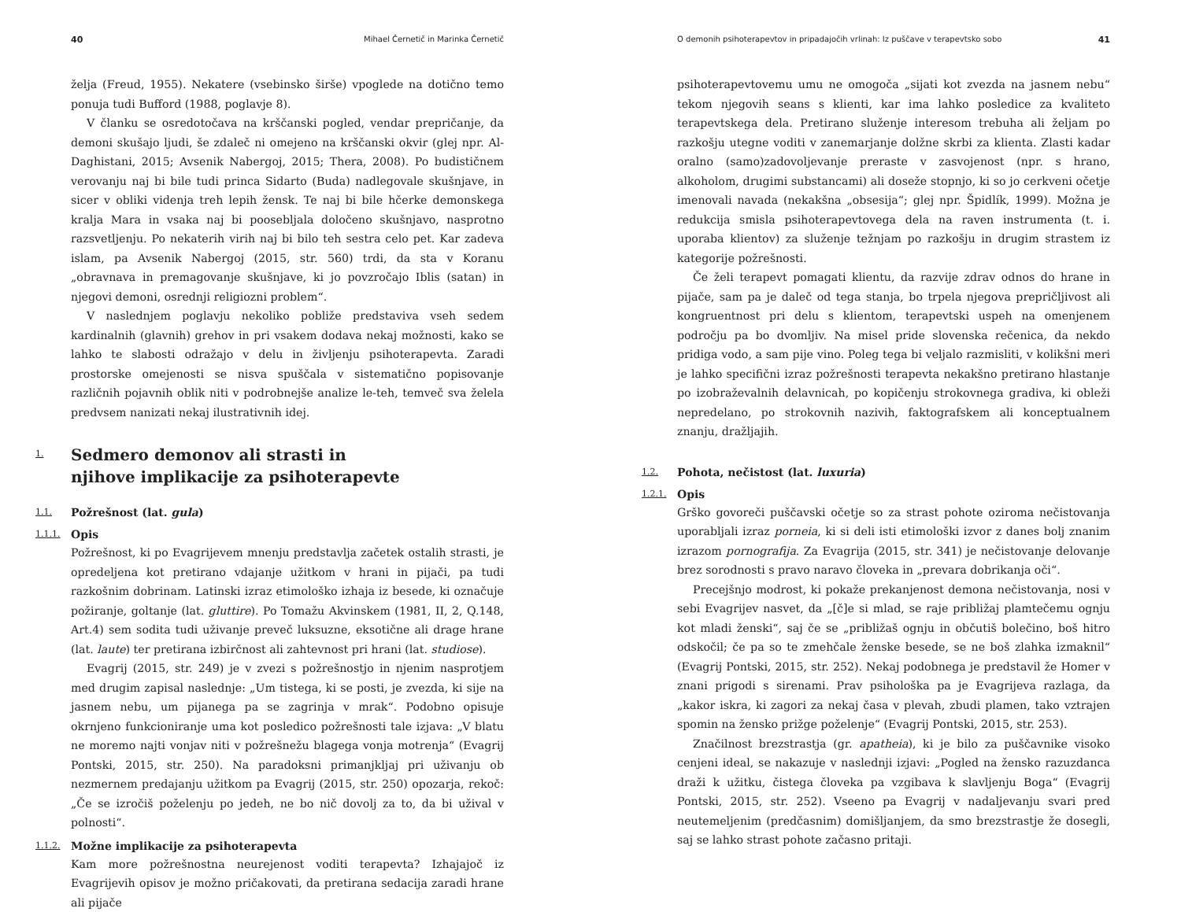40 Mihael Černetič in Marinka Černetič
želja (Freud, 1955). Nekatere (vsebinsko širše) vpoglede na dotično temo ponuja tudi Bufford (1988, poglavje 8).
V članku se osredotočava na krščanski pogled, vendar prepričanje, da demoni skušajo ljudi, še zdaleč ni omejeno na krščanski okvir (glej npr. Al-Daghistani, 2015; Avsenik Nabergoj, 2015; Thera, 2008). Po budističnem verovanju naj bi bile tudi princa Sidarto (Buda) nadlegovale skušnjave, in sicer v obliki videnja treh lepih žensk. Te naj bi bile hčerke demonskega kralja Mara in vsaka naj bi poosebljala določeno skušnjavo, nasprotno razsvetljenju. Po nekaterih virih naj bi bilo teh sestra celo pet. Kar zadeva islam, pa Avsenik Nabergoj (2015, str. 560) trdi, da sta v Koranu „obravnava in premagovanje skušnjave, ki jo povzročajo Iblis (satan) in njegovi demoni, osrednji religiozni problem“.
V naslednjem poglavju nekoliko pobliže predstaviva vseh sedem kardinalnih (glavnih) grehov in pri vsakem dodava nekaj možnosti, kako se lahko te slabosti odražajo v delu in življenju psihoterapevta. Zaradi prostorske omejenosti se nisva spuščala v sistematično popisovanje različnih pojavnih oblik niti v podrobnejše analize le-teh, temveč sva želela predvsem nanizati nekaj ilustrativnih idej.
1. Sedmero demonov ali strasti in
njihove implikacije za psihoterapevte
1.1. Požrešnost (lat. gula)
1.1.1. Opis
Požrešnost, ki po Evagrijevem mnenju predstavlja začetek ostalih strasti, je opredeljena kot pretirano vdajanje užitkom v hrani in pijači, pa tudi razkošnim dobrinam. Latinski izraz etimološko izhaja iz besede, ki označuje požiranje, goltanje (lat. gluttire). Po Tomažu Akvinskem (1981, II, 2, Q.148, Art.4) sem sodita tudi uživanje preveč luksuzne, eksotične ali drage hrane (lat. laute) ter pretirana izbirčnost ali zahtevnost pri hrani (lat. studiose).
Evagrij (2015, str. 249) je v zvezi s požrešnostjo in njenim nasprotjem med drugim zapisal naslednje: „Um tistega, ki se posti, je zvezda, ki sije na jasnem nebu, um pijanega pa se zagrinja v mrak“. Podobno opisuje okrnjeno funkcioniranje uma kot posledico požrešnosti tale izjava: „V blatu ne moremo najti vonjav niti v požrešnežu blagega vonja motrenja“ (Evagrij Pontski, 2015, str. 250). Na paradoksni primanjkljaj pri uživanju ob nezmernem predajanju užitkom pa Evagrij (2015, str. 250) opozarja, rekoč: „Če se izročiš poželenju po jedeh, ne bo nič dovolj za to, da bi užival v polnosti“.
1.1.2. Možne implikacije za psihoterapevta
Kam more požrešnostna neurejenost voditi terapevta? Izhajajoč iz Evagrijevih opisov je možno pričakovati, da pretirana sedacija zaradi hrane ali pijače
O demonih psihoterapevtov in pripadajočih vrlinah: Iz puščave v terapevtsko sobo 41
psihoterapevtovemu umu ne omogoča „sijati kot zvezda na jasnem nebu“ tekom njegovih seans s klienti, kar ima lahko posledice za kvaliteto terapevtskega dela. Pretirano služenje interesom trebuha ali željam po razkošju utegne voditi v zanemarjanje dolžne skrbi za klienta. Zlasti kadar oralno (samo)zadovoljevanje preraste v zasvojenost (npr. s hrano, alkoholom, drugimi substancami) ali doseže stopnjo, ki so jo cerkveni očetje imenovali navada (nekakšna „obsesija“; glej npr. Špidlík, 1999). Možna je redukcija smisla psihoterapevtovega dela na raven instrumenta (t. i. uporaba klientov) za služenje težnjam po razkošju in drugim strastem iz kategorije požrešnosti.
Če želi terapevt pomagati klientu, da razvije zdrav odnos do hrane in pijače, sam pa je daleč od tega stanja, bo trpela njegova prepričljivost ali kongruentnost pri delu s klientom, terapevtski uspeh na omenjenem področju pa bo dvomljiv. Na misel pride slovenska rečenica, da nekdo pridiga vodo, a sam pije vino. Poleg tega bi veljalo razmisliti, v kolikšni meri je lahko specifični izraz požrešnosti terapevta nekakšno pretirano hlastanje po izobraževalnih delavnicah, po kopičenju strokovnega gradiva, ki obleži nepredelano, po strokovnih nazivih, faktografskem ali konceptualnem znanju, dražljajih.
1.2. Pohota, nečistost (lat. luxuria)
1.2.1. Opis
Grško govoreči puščavski očetje so za strast pohote oziroma nečistovanja uporabljali izraz porneia, ki si deli isti etimološki izvor z danes bolj znanim izrazom pornografija. Za Evagrija (2015, str. 341) je nečistovanje delovanje brez sorodnosti s pravo naravo človeka in „prevara dobrikanja oči“.
Precejšnjo modrost, ki pokaže prekanjenost demona nečistovanja, nosi v sebi Evagrijev nasvet, da „[č]e si mlad, se raje približaj plamtečemu ognju kot mladi ženski“, saj če se „približaš ognju in občutiš bolečino, boš hitro odskočil; če pa so te zmehčale ženske besede, se ne boš zlahka izmaknil“ (Evagrij Pontski, 2015, str. 252). Nekaj podobnega je predstavil že Homer v znani prigodi s sirenami. Prav psihološka pa je Evagrijeva razlaga, da „kakor iskra, ki zagori za nekaj časa v plevah, zbudi plamen, tako vztrajen spomin na žensko prižge poželenje“ (Evagrij Pontski, 2015, str. 253).
Značilnost brezstrastja (gr. apatheia), ki je bilo za puščavnike visoko cenjeni ideal, se nakazuje v naslednji izjavi: „Pogled na žensko razuzdanca draži k užitku, čistega človeka pa vzgibava k slavljenju Boga“ (Evagrij Pontski, 2015, str. 252). Vseeno pa Evagrij v nadaljevanju svari pred neutemeljenim (predčasnim) domišljanjem, da smo brezstrastje že dosegli, saj se lahko strast pohote začasno pritaji.